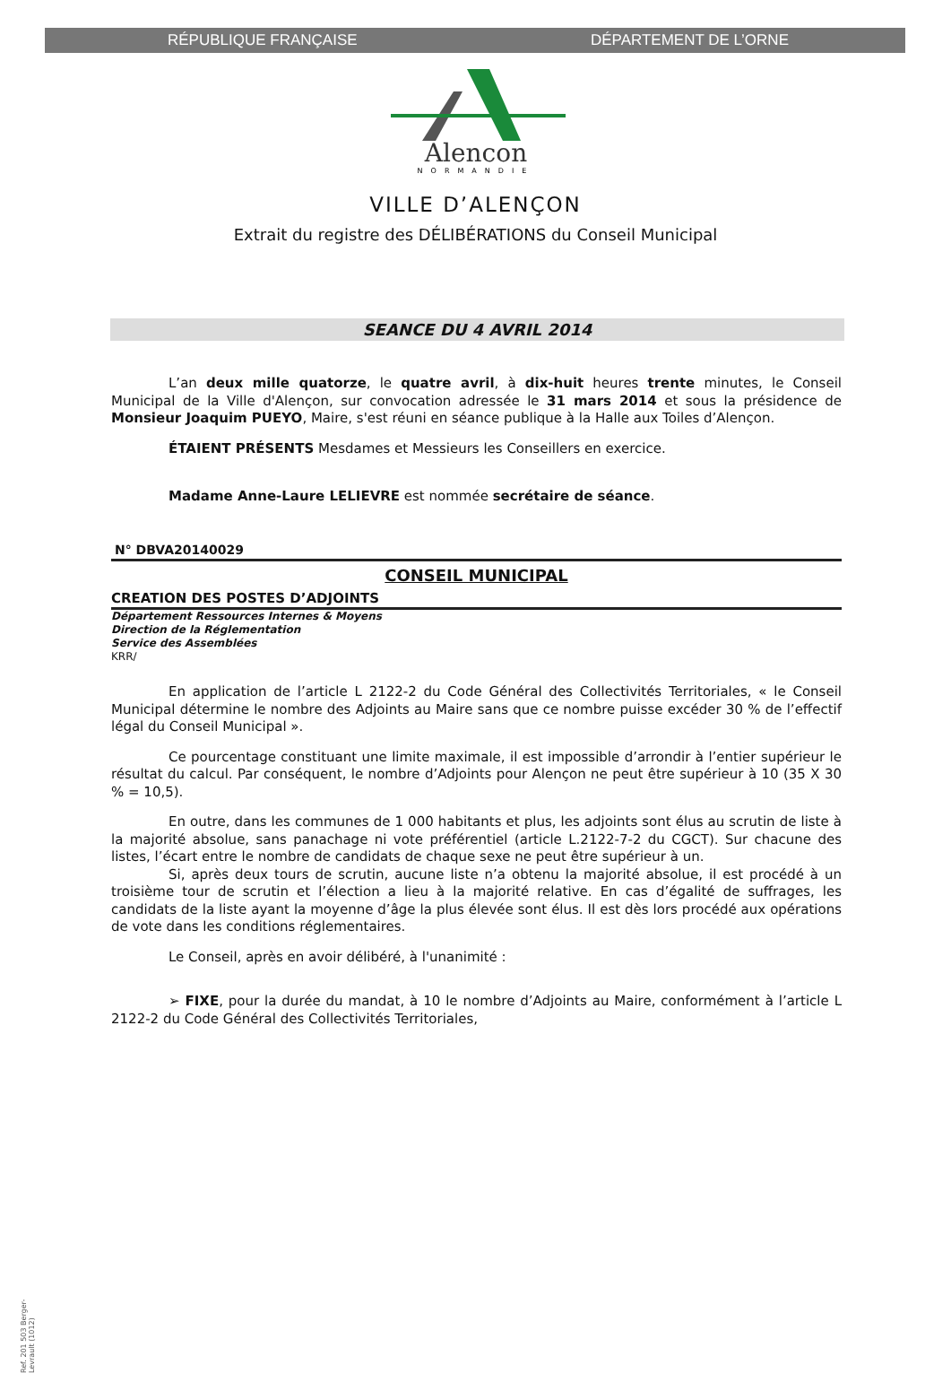RÉPUBLIQUE FRANÇAISE DÉPARTEMENT DE L’ORNE
Alencon
NORMANDIE
VILLE D’ALENÇON
Extrait du registre des DÉLIBÉRATIONS du Conseil Municipal
SEANCE DU 4 AVRIL 2014
L’an deux mille quatorze, le quatre avril, à dix-huit heures trente minutes, le Conseil Municipal de la Ville d'Alençon, sur convocation adressée le 31 mars 2014 et sous la présidence de Monsieur Joaquim PUEYO, Maire, s'est réuni en séance publique à la Halle aux Toiles d’Alençon.
ÉTAIENT PRÉSENTS Mesdames et Messieurs les Conseillers en exercice.
Madame Anne-Laure LELIEVRE est nommée secrétaire de séance.
N° DBVA20140029
CONSEIL MUNICIPAL
CREATION DES POSTES D’ADJOINTS
Département Ressources Internes & Moyens
Direction de la Réglementation
Service des Assemblées
KRR/
En application de l’article L 2122-2 du Code Général des Collectivités Territoriales, « le Conseil Municipal détermine le nombre des Adjoints au Maire sans que ce nombre puisse excéder 30 % de l’effectif légal du Conseil Municipal ».
Ce pourcentage constituant une limite maximale, il est impossible d’arrondir à l’entier supérieur le résultat du calcul. Par conséquent, le nombre d’Adjoints pour Alençon ne peut être supérieur à 10 (35 X 30 % = 10,5).
En outre, dans les communes de 1 000 habitants et plus, les adjoints sont élus au scrutin de liste à la majorité absolue, sans panachage ni vote préférentiel (article L.2122-7-2 du CGCT). Sur chacune des listes, l’écart entre le nombre de candidats de chaque sexe ne peut être supérieur à un.
Si, après deux tours de scrutin, aucune liste n’a obtenu la majorité absolue, il est procédé à un troisième tour de scrutin et l’élection a lieu à la majorité relative. En cas d’égalité de suffrages, les candidats de la liste ayant la moyenne d’âge la plus élevée sont élus. Il est dès lors procédé aux opérations de vote dans les conditions réglementaires.
Le Conseil, après en avoir délibéré, à l'unanimité :
➢ FIXE, pour la durée du mandat, à 10 le nombre d’Adjoints au Maire, conformément à l’article L 2122-2 du Code Général des Collectivités Territoriales,
Ref. 201 503 Berger-Levrault (1012)